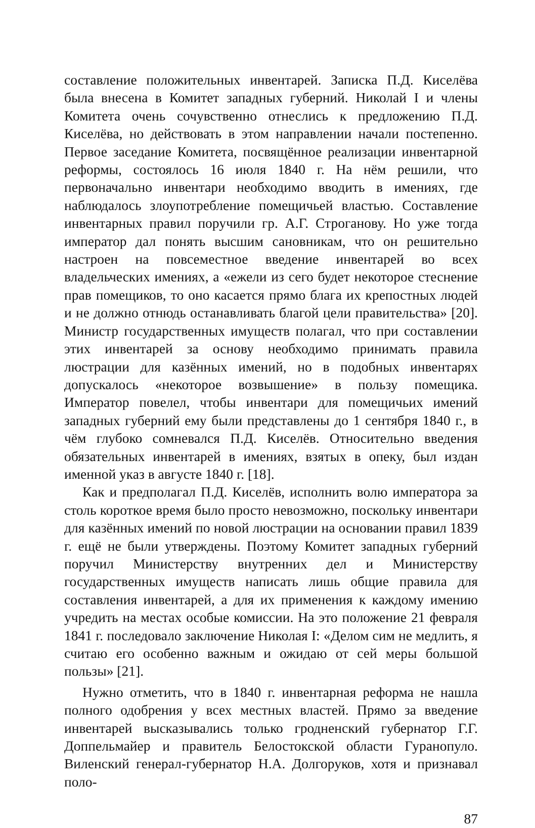составление положительных инвентарей. Записка П.Д. Киселёва была внесена в Комитет западных губерний. Николай I и члены Комитета очень сочувственно отнеслись к предложению П.Д. Киселёва, но действовать в этом направлении начали постепенно. Первое заседание Комитета, посвящённое реализации инвентарной реформы, состоялось 16 июля 1840 г. На нём решили, что первоначально инвентари необходимо вводить в имениях, где наблюдалось злоупотребление помещичьей властью. Составление инвентарных правил поручили гр. А.Г. Строганову. Но уже тогда император дал понять высшим сановникам, что он решительно настроен на повсеместное введение инвентарей во всех владельческих имениях, а «ежели из сего будет некоторое стеснение прав помещиков, то оно касается прямо блага их крепостных людей и не должно отнюдь останавливать благой цели правительства» [20]. Министр государственных имуществ полагал, что при составлении этих инвентарей за основу необходимо принимать правила люстрации для казённых имений, но в подобных инвентарях допускалось «некоторое возвышение» в пользу помещика. Император повелел, чтобы инвентари для помещичьих имений западных губерний ему были представлены до 1 сентября 1840 г., в чём глубоко сомневался П.Д. Киселёв. Относительно введения обязательных инвентарей в имениях, взятых в опеку, был издан именной указ в августе 1840 г. [18].
Как и предполагал П.Д. Киселёв, исполнить волю императора за столь короткое время было просто невозможно, поскольку инвентари для казённых имений по новой люстрации на основании правил 1839 г. ещё не были утверждены. Поэтому Комитет западных губерний поручил Министерству внутренних дел и Министерству государственных имуществ написать лишь общие правила для составления инвентарей, а для их применения к каждому имению учредить на местах особые комиссии. На это положение 21 февраля 1841 г. последовало заключение Николая I: «Делом сим не медлить, я считаю его особенно важным и ожидаю от сей меры большой пользы» [21].
Нужно отметить, что в 1840 г. инвентарная реформа не нашла полного одобрения у всех местных властей. Прямо за введение инвентарей высказывались только гродненский губернатор Г.Г. Доппельмайер и правитель Белостокской области Гуранопуло. Виленский генерал-губернатор Н.А. Долгоруков, хотя и признавал поло-
87